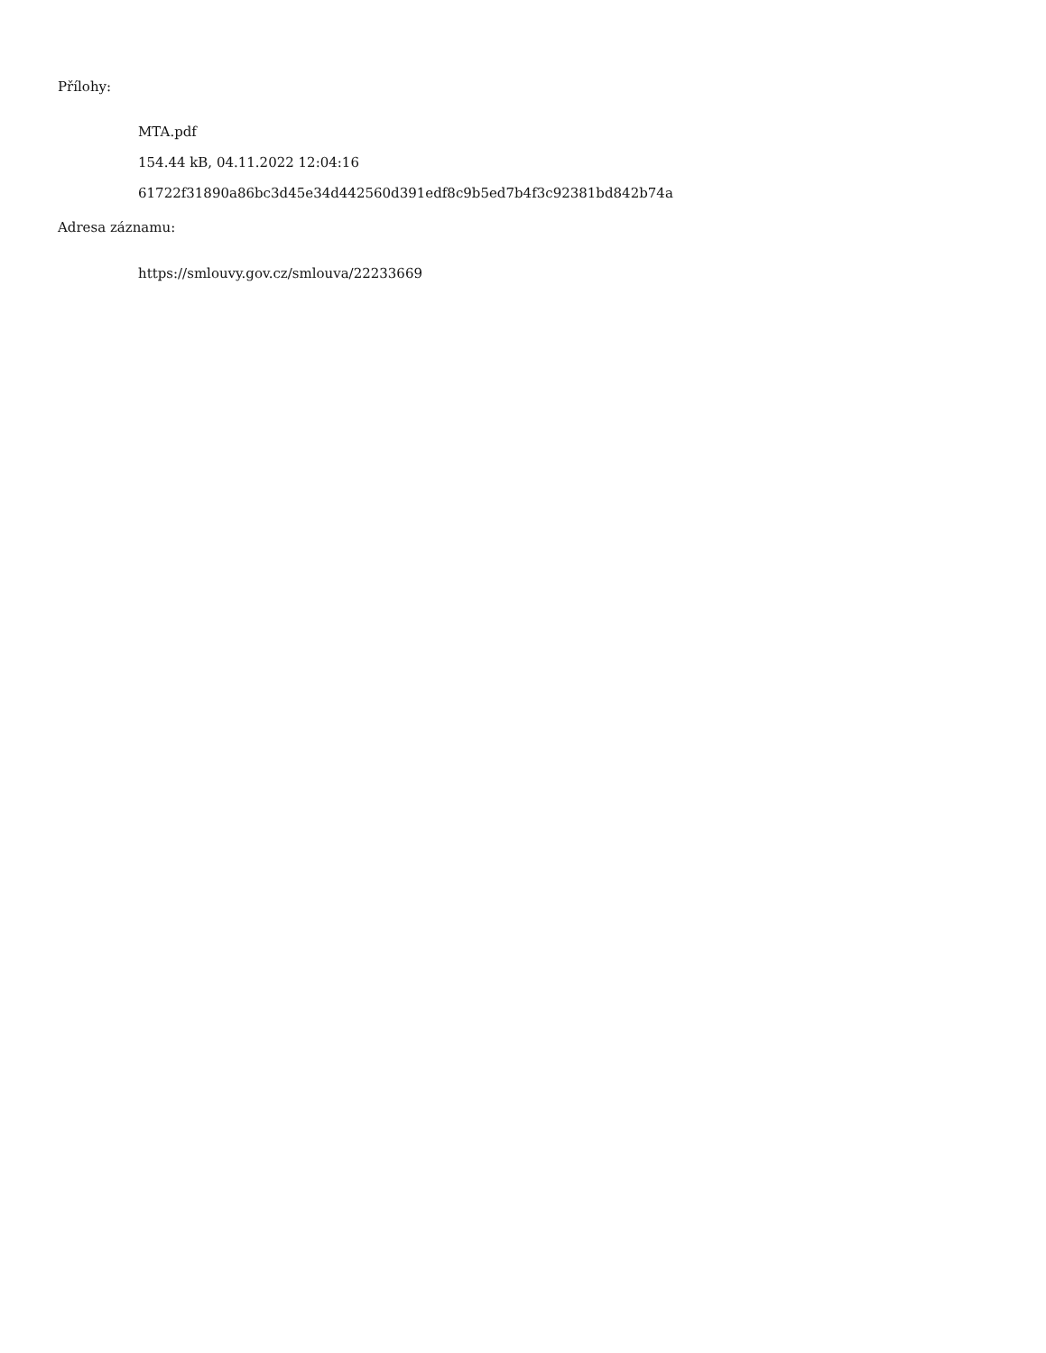Přílohy:
MTA.pdf
154.44 kB, 04.11.2022 12:04:16
61722f31890a86bc3d45e34d442560d391edf8c9b5ed7b4f3c92381bd842b74a
Adresa záznamu:
https://smlouvy.gov.cz/smlouva/22233669